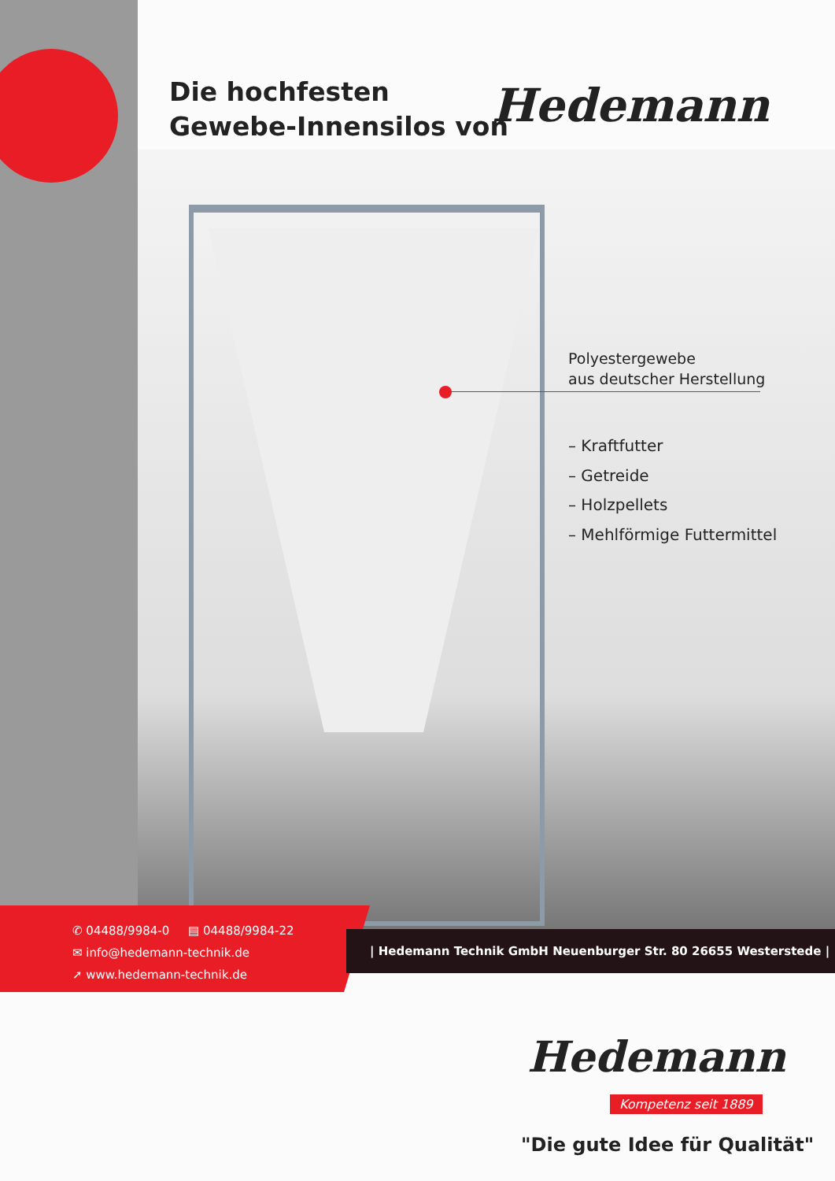Die hochfesten
Gewebe-Innensilos von
Hedemann
Polyestergewebe
aus deutscher Herstellung
– Kraftfutter
– Getreide
– Holzpellets
– Mehlförmige Futtermittel
✆ 04488/9984-0 ▤ 04488/9984-22
✉ info@hedemann-technik.de
➚ www.hedemann-technik.de
| Hedemann Technik GmbH Neuenburger Str. 80 26655 Westerstede |
Hedemann
Kompetenz seit 1889
"Die gute Idee für Qualität"